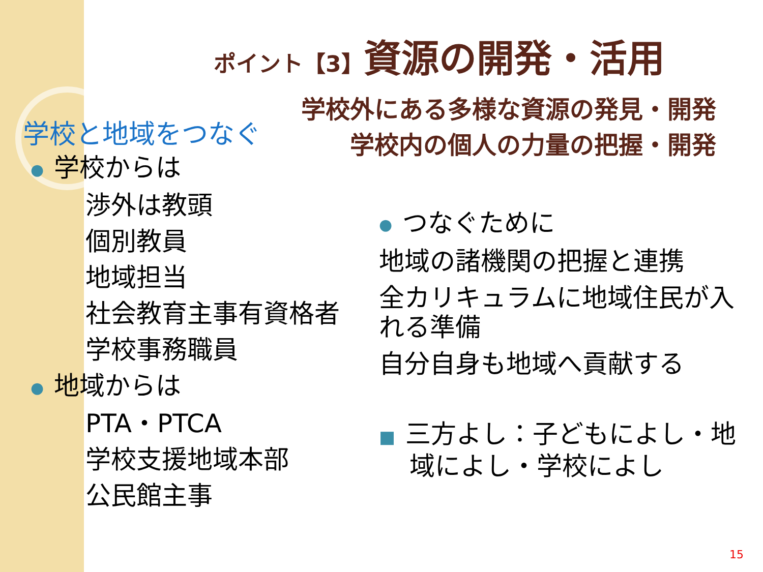ポイント【3】資源の開発・活用
学校外にある多様な資源の発見・開発
学校内の個人の力量の把握・開発
学校と地域をつなぐ
● 学校からは
渉外は教頭
個別教員
地域担当
社会教育主事有資格者
学校事務職員
● 地域からは
PTA・PTCA
学校支援地域本部
公民館主事
● つなぐために
地域の諸機関の把握と連携
全カリキュラムに地域住民が入れる準備
自分自身も地域へ貢献する
■ 三方よし：子どもによし・地域によし・学校によし
15